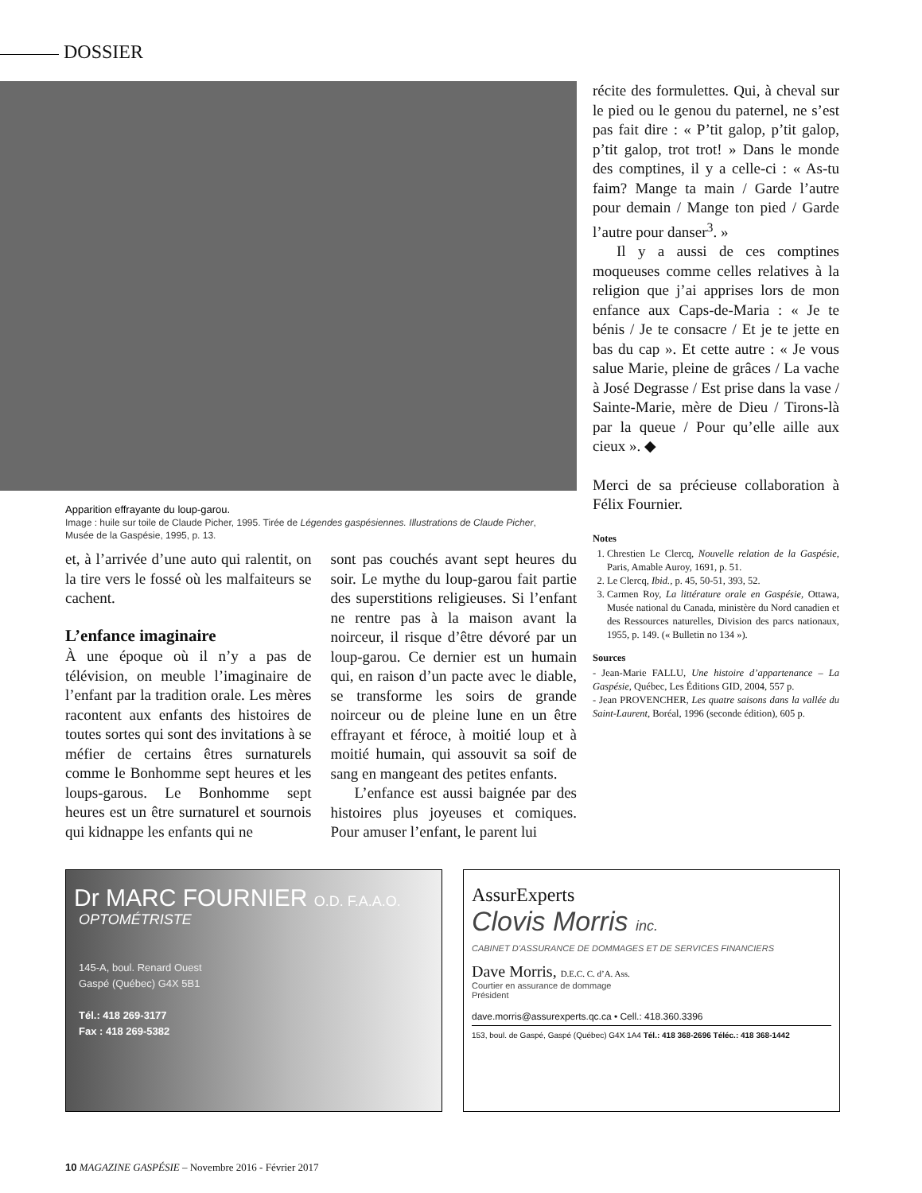DOSSIER
Apparition effrayante du loup-garou.
Image : huile sur toile de Claude Picher, 1995. Tirée de Légendes gaspésiennes. Illustrations de Claude Picher,
Musée de la Gaspésie, 1995, p. 13.
et, à l’arrivée d’une auto qui ralentit, on la tire vers le fossé où les malfaiteurs se cachent.
L’enfance imaginaire
À une époque où il n’y a pas de télévision, on meuble l’imaginaire de l’enfant par la tradition orale. Les mères racontent aux enfants des histoires de toutes sortes qui sont des invitations à se méfier de certains êtres surnaturels comme le Bonhomme sept heures et les loups-garous. Le Bonhomme sept heures est un être surnaturel et sournois qui kidnappe les enfants qui ne
sont pas couchés avant sept heures du soir. Le mythe du loup-garou fait partie des superstitions religieuses. Si l’enfant ne rentre pas à la maison avant la noirceur, il risque d’être dévoré par un loup-garou. Ce dernier est un humain qui, en raison d’un pacte avec le diable, se transforme les soirs de grande noirceur ou de pleine lune en un être effrayant et féroce, à moitié loup et à moitié humain, qui assouvit sa soif de sang en mangeant des petites enfants.
L’enfance est aussi baignée par des histoires plus joyeuses et comiques. Pour amuser l’enfant, le parent lui
récite des formulettes. Qui, à cheval sur le pied ou le genou du paternel, ne s’est pas fait dire : « P’tit galop, p’tit galop, p’tit galop, trot trot! » Dans le monde des comptines, il y a celle-ci : « As-tu faim? Mange ta main / Garde l’autre pour demain / Mange ton pied / Garde l’autre pour danser<sup>3</sup>. »
Il y a aussi de ces comptines moqueuses comme celles relatives à la religion que j’ai apprises lors de mon enfance aux Caps-de-Maria : « Je te bénis / Je te consacre / Et je te jette en bas du cap ». Et cette autre : « Je vous salue Marie, pleine de grâces / La vache à José Degrasse / Est prise dans la vase / Sainte-Marie, mère de Dieu / Tirons-là par la queue / Pour qu’elle aille aux cieux ». ◆
Merci de sa précieuse collaboration à Félix Fournier.
Notes
1. Chrestien Le Clercq, Nouvelle relation de la Gaspésie, Paris, Amable Auroy, 1691, p. 51.
2. Le Clercq, Ibid., p. 45, 50-51, 393, 52.
3. Carmen Roy, La littérature orale en Gaspésie, Ottawa, Musée national du Canada, ministère du Nord canadien et des Ressources naturelles, Division des parcs nationaux, 1955, p. 149. (« Bulletin no 134 »).
Sources
- Jean-Marie FALLU, Une histoire d’appartenance – La Gaspésie, Québec, Les Éditions GID, 2004, 557 p.
- Jean PROVENCHER, Les quatre saisons dans la vallée du Saint-Laurent, Boréal, 1996 (seconde édition), 605 p.
Dr MARC FOURNIER O.D. F.A.A.O.
OPTOMÉTRISTE
145-A, boul. Renard Ouest
Gaspé (Québec) G4X 5B1
Tél.: 418 269-3177
Fax : 418 269-5382
AssurExperts
Clovis Morris inc.
CABINET D’ASSURANCE DE DOMMAGES ET DE SERVICES FINANCIERS
Dave Morris, D.E.C. C. d’A. Ass.
Courtier en assurance de dommage
Président
dave.morris@assurexperts.qc.ca • Cell.: 418.360.3396
153, boul. de Gaspé, Gaspé (Québec) G4X 1A4 Tél.: 418 368-2696 Téléc.: 418 368-1442
10 MAGAZINE GASPÉSIE – Novembre 2016 - Février 2017